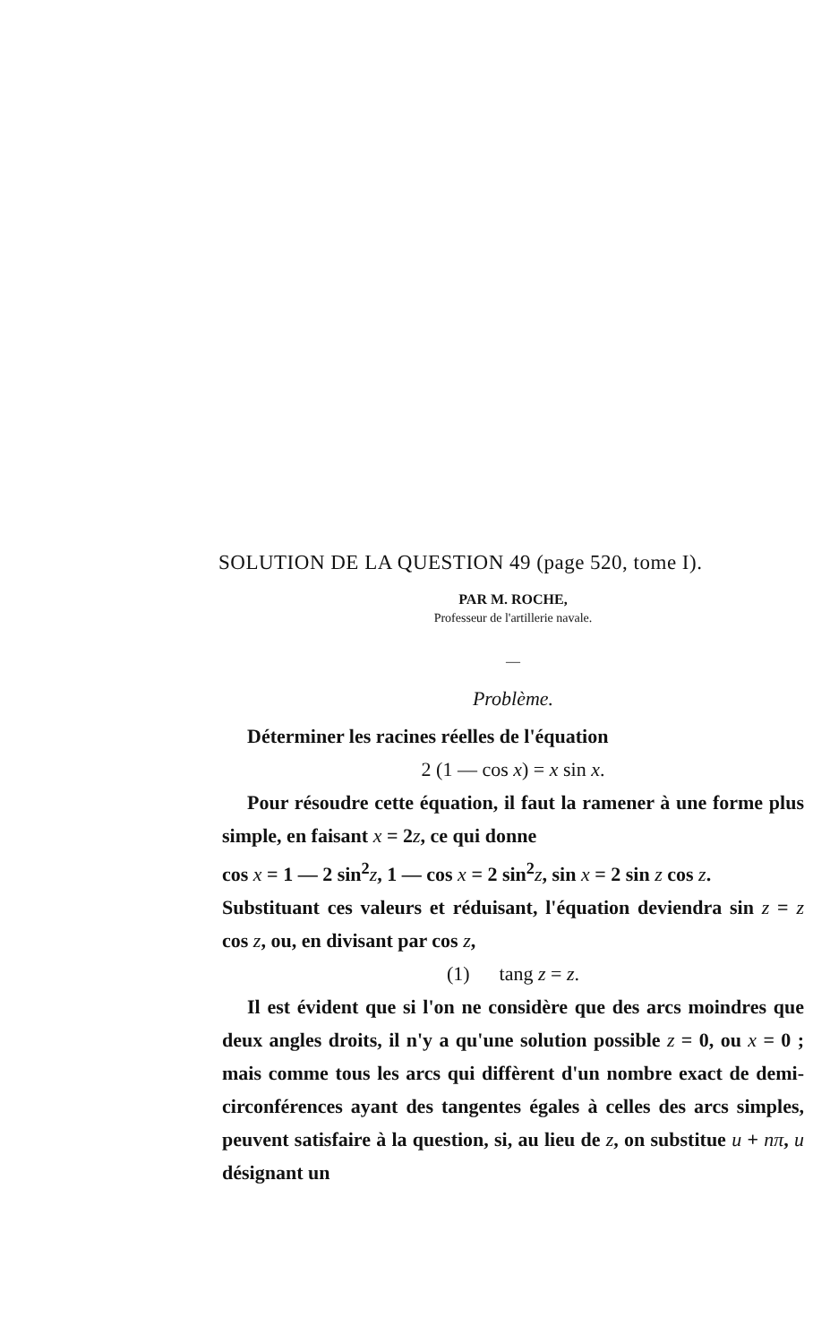SOLUTION DE LA QUESTION 49 (page 520, tome I).
PAR M. ROCHE,
Professeur de l'artillerie navale.
—
Problème.
Déterminer les racines réelles de l'équation
2 (1 — cos x) = x sin x.
Pour résoudre cette équation, il faut la ramener à une forme plus simple, en faisant x = 2z, ce qui donne
cos x = 1 — 2 sin<sup>2</sup>z, 1 — cos x = 2 sin<sup>2</sup>z, sin x = 2 sin z cos z.
Substituant ces valeurs et réduisant, l'équation deviendra sin z = z cos z, ou, en divisant par cos z,
(1) tang z = z.
Il est évident que si l'on ne considère que des arcs moindres que deux angles droits, il n'y a qu'une solution possible z = 0, ou x = 0 ; mais comme tous les arcs qui diffèrent d'un nombre exact de demi-circonférences ayant des tangentes égales à celles des arcs simples, peuvent satisfaire à la question, si, au lieu de z, on substitue u + nπ, u désignant un